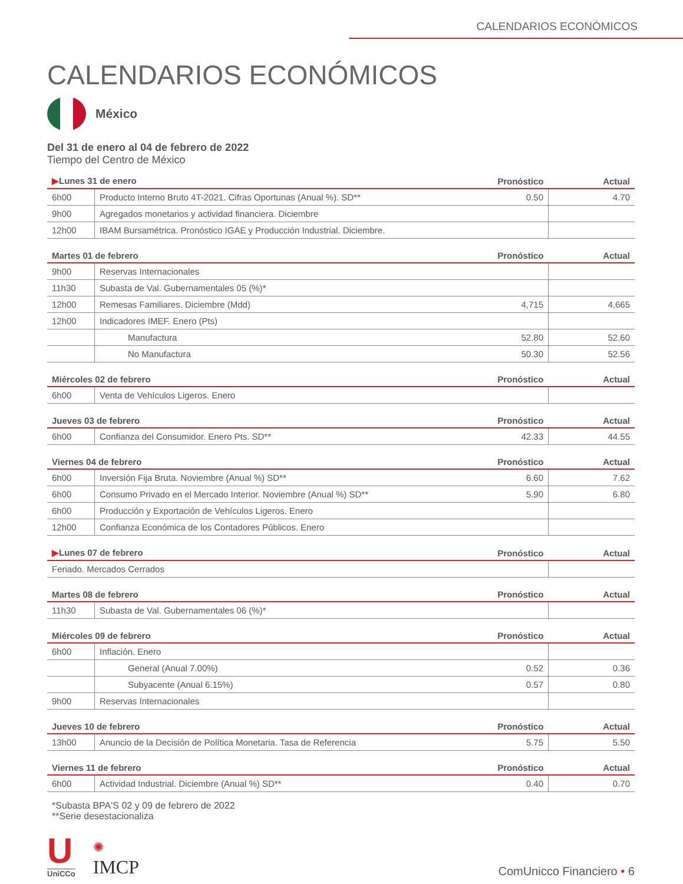CALENDARIOS ECONÓMICOS
CALENDARIOS ECONÓMICOS
México
Del 31 de enero al 04 de febrero de 2022
Tiempo del Centro de México
| ▶ Lunes 31 de enero | | Pronóstico | Actual |
| --- | --- | --- | --- |
| 6h00 | Producto Interno Bruto 4T-2021. Cifras Oportunas (Anual %). SD** | 0.50 | 4.70 |
| 9h00 | Agregados monetarios y actividad financiera. Diciembre | | |
| 12h00 | IBAM Bursamétrica. Pronóstico IGAE y Producción Industrial. Diciembre. | | |
| Martes 01 de febrero | | Pronóstico | Actual |
| --- | --- | --- | --- |
| 9h00 | Reservas Internacionales | | |
| 11h30 | Subasta de Val. Gubernamentales 05 (%)* | | |
| 12h00 | Remesas Familiares. Diciembre (Mdd) | 4,715 | 4,665 |
| 12h00 | Indicadores IMEF. Enero (Pts) | | |
| | Manufactura | 52.80 | 52.60 |
| | No Manufactura | 50.30 | 52.56 |
| Miércoles 02 de febrero | | Pronóstico | Actual |
| --- | --- | --- | --- |
| 6h00 | Venta de Vehículos Ligeros. Enero | | |
| Jueves 03 de febrero | | Pronóstico | Actual |
| --- | --- | --- | --- |
| 6h00 | Confianza del Consumidor. Enero Pts. SD** | 42.33 | 44.55 |
| Viernes 04 de febrero | | Pronóstico | Actual |
| --- | --- | --- | --- |
| 6h00 | Inversión Fija Bruta. Noviembre (Anual %) SD** | 6.60 | 7.62 |
| 6h00 | Consumo Privado en el Mercado Interior. Noviembre (Anual %) SD** | 5.90 | 6.80 |
| 6h00 | Producción y Exportación de Vehículos Ligeros. Enero | | |
| 12h00 | Confianza Económica de los Contadores Públicos. Enero | | |
| ▶ Lunes 07 de febrero | Pronóstico | Actual |
| --- | --- | --- |
| Feriado. Mercados Cerrados | | |
| Martes 08 de febrero | | Pronóstico | Actual |
| --- | --- | --- | --- |
| 11h30 | Subasta de Val. Gubernamentales 06 (%)* | | |
| Miércoles 09 de febrero | | Pronóstico | Actual |
| --- | --- | --- | --- |
| 6h00 | Inflación. Enero | | |
| | General (Anual 7.00%) | 0.52 | 0.36 |
| | Subyacente (Anual 6.15%) | 0.57 | 0.80 |
| 9h00 | Reservas Internacionales | | |
| Jueves 10 de febrero | | Pronóstico | Actual |
| --- | --- | --- | --- |
| 13h00 | Anuncio de la Decisión de Política Monetaria. Tasa de Referencia | 5.75 | 5.50 |
| Viernes 11 de febrero | | Pronóstico | Actual |
| --- | --- | --- | --- |
| 6h00 | Actividad Industrial. Diciembre (Anual %) SD** | 0.40 | 0.70 |
*Subasta BPA'S 02 y 09 de febrero de 2022
**Serie desestacionaliza
U
UniCCo
✺
IMCP
ComUnicco Financiero • 6